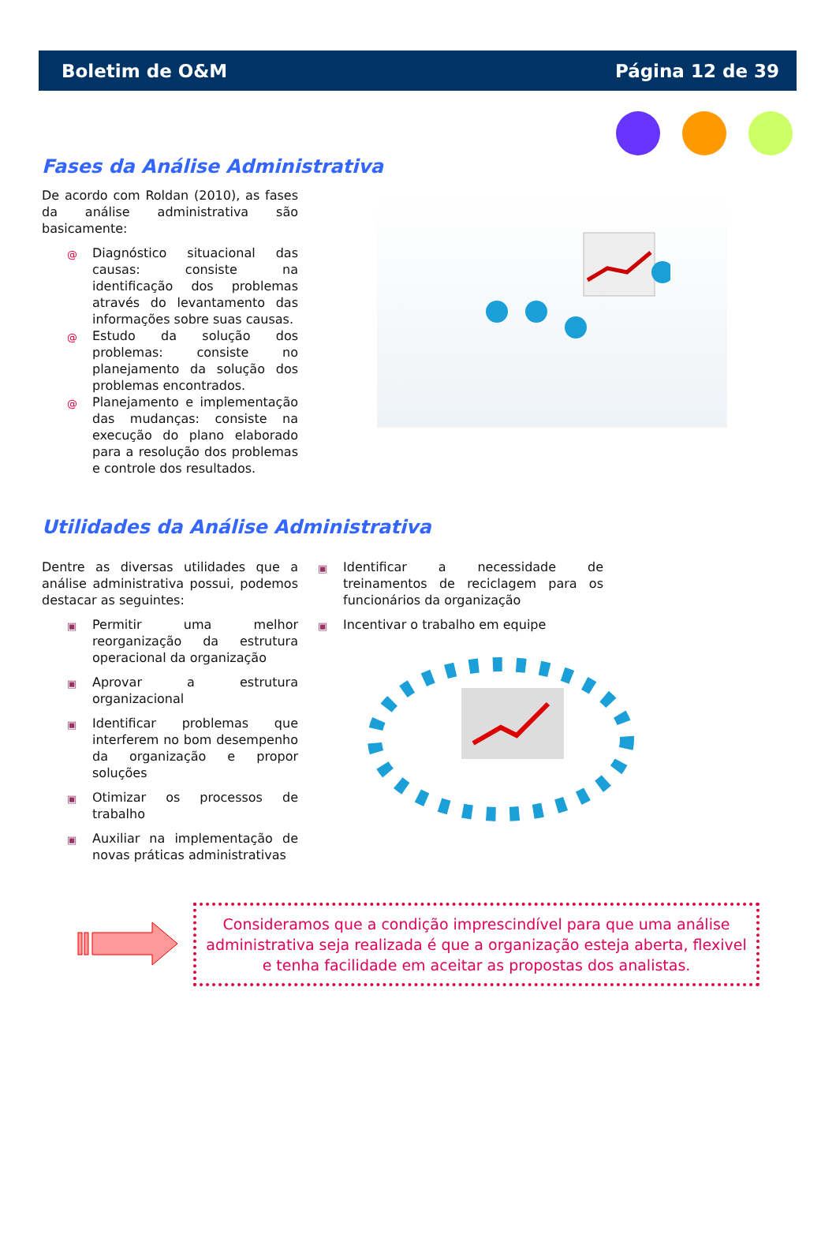Boletim de O&M Página 12 de 39
Fases da Análise Administrativa
De acordo com Roldan (2010), as fases da análise administrativa são basicamente:
@ Diagnóstico situacional das causas: consiste na identificação dos problemas através do levantamento das informações sobre suas causas.
@ Estudo da solução dos problemas: consiste no planejamento da solução dos problemas encontrados.
@ Planejamento e implementação das mudanças: consiste na execução do plano elaborado para a resolução dos problemas e controle dos resultados.
Utilidades da Análise Administrativa
Dentre as diversas utilidades que a análise administrativa possui, podemos destacar as seguintes:
▣ Permitir uma melhor reorganização da estrutura operacional da organização
▣ Aprovar a estrutura organizacional
▣ Identificar problemas que interferem no bom desempenho da organização e propor soluções
▣ Otimizar os processos de trabalho
▣ Auxiliar na implementação de novas práticas administrativas
▣ Identificar a necessidade de treinamentos de reciclagem para os funcionários da organização
▣ Incentivar o trabalho em equipe
Consideramos que a condição imprescindível para que uma análise administrativa seja realizada é que a organização esteja aberta, flexivel e tenha facilidade em aceitar as propostas dos analistas.